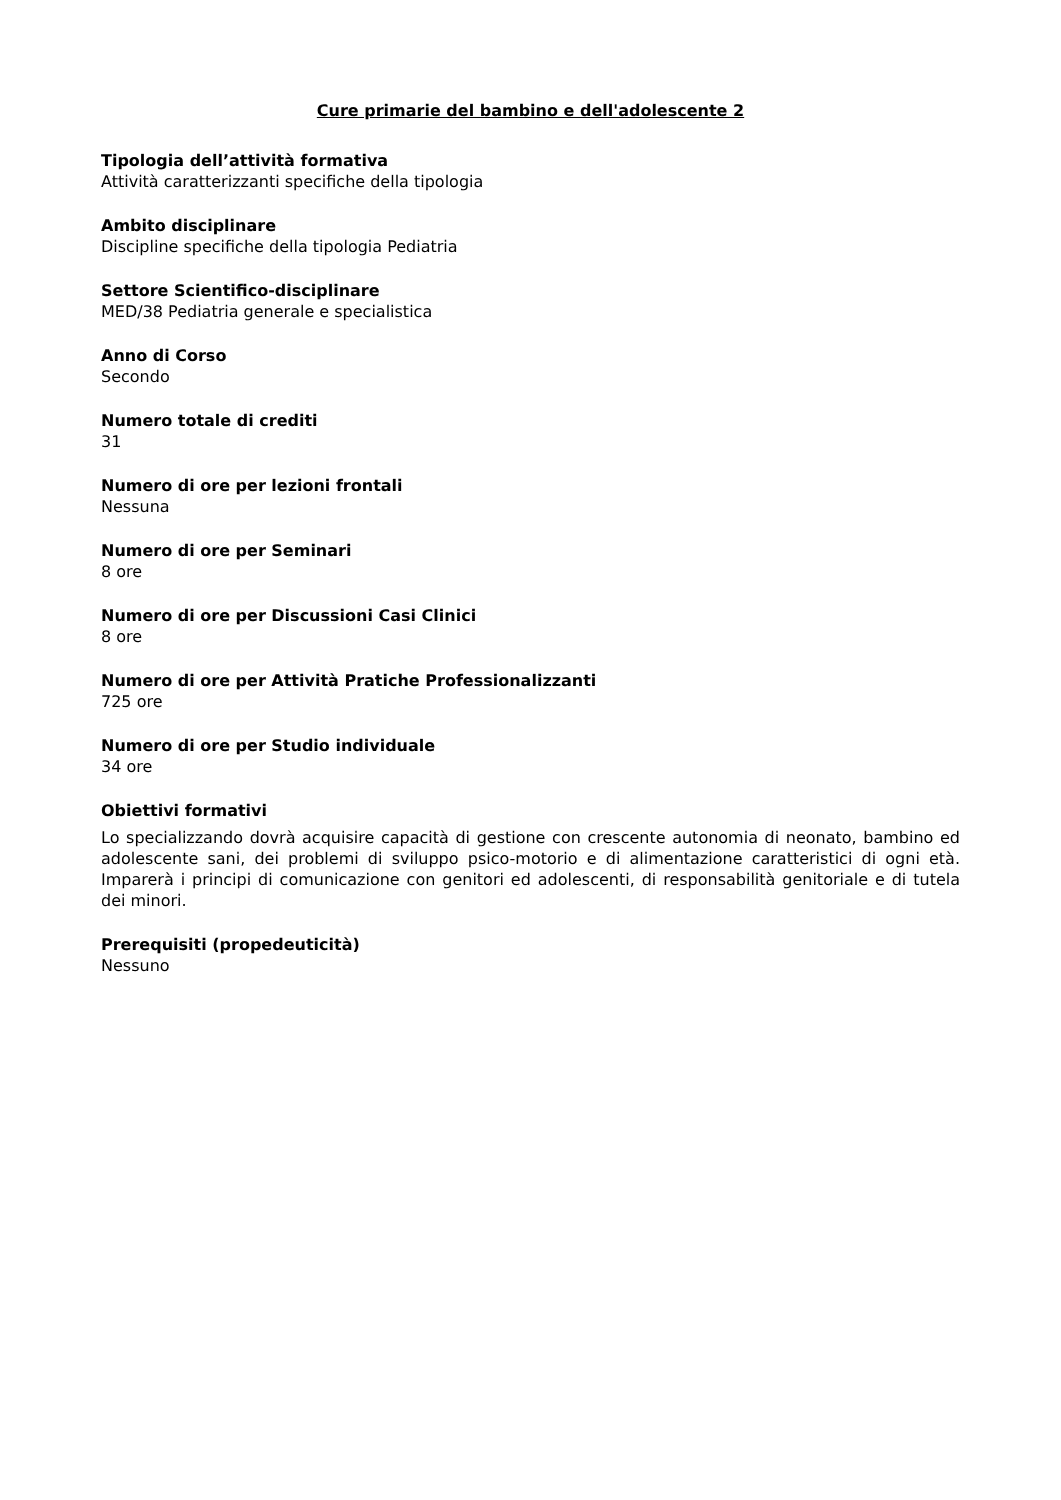Cure primarie del bambino e dell'adolescente 2
Tipologia dell’attività formativa
Attività caratterizzanti specifiche della tipologia
Ambito disciplinare
Discipline specifiche della tipologia Pediatria
Settore Scientifico-disciplinare
MED/38 Pediatria generale e specialistica
Anno di Corso
Secondo
Numero totale di crediti
31
Numero di ore per lezioni frontali
Nessuna
Numero di ore per Seminari
8 ore
Numero di ore per Discussioni Casi Clinici
8 ore
Numero di ore per Attività Pratiche Professionalizzanti
725 ore
Numero di ore per Studio individuale
34 ore
Obiettivi formativi
Lo specializzando dovrà acquisire capacità di gestione con crescente autonomia di neonato, bambino ed adolescente sani, dei problemi di sviluppo psico-motorio e di alimentazione caratteristici di ogni età. Imparerà i principi di comunicazione con genitori ed adolescenti, di responsabilità genitoriale e di tutela dei minori.
Prerequisiti (propedeuticità)
Nessuno